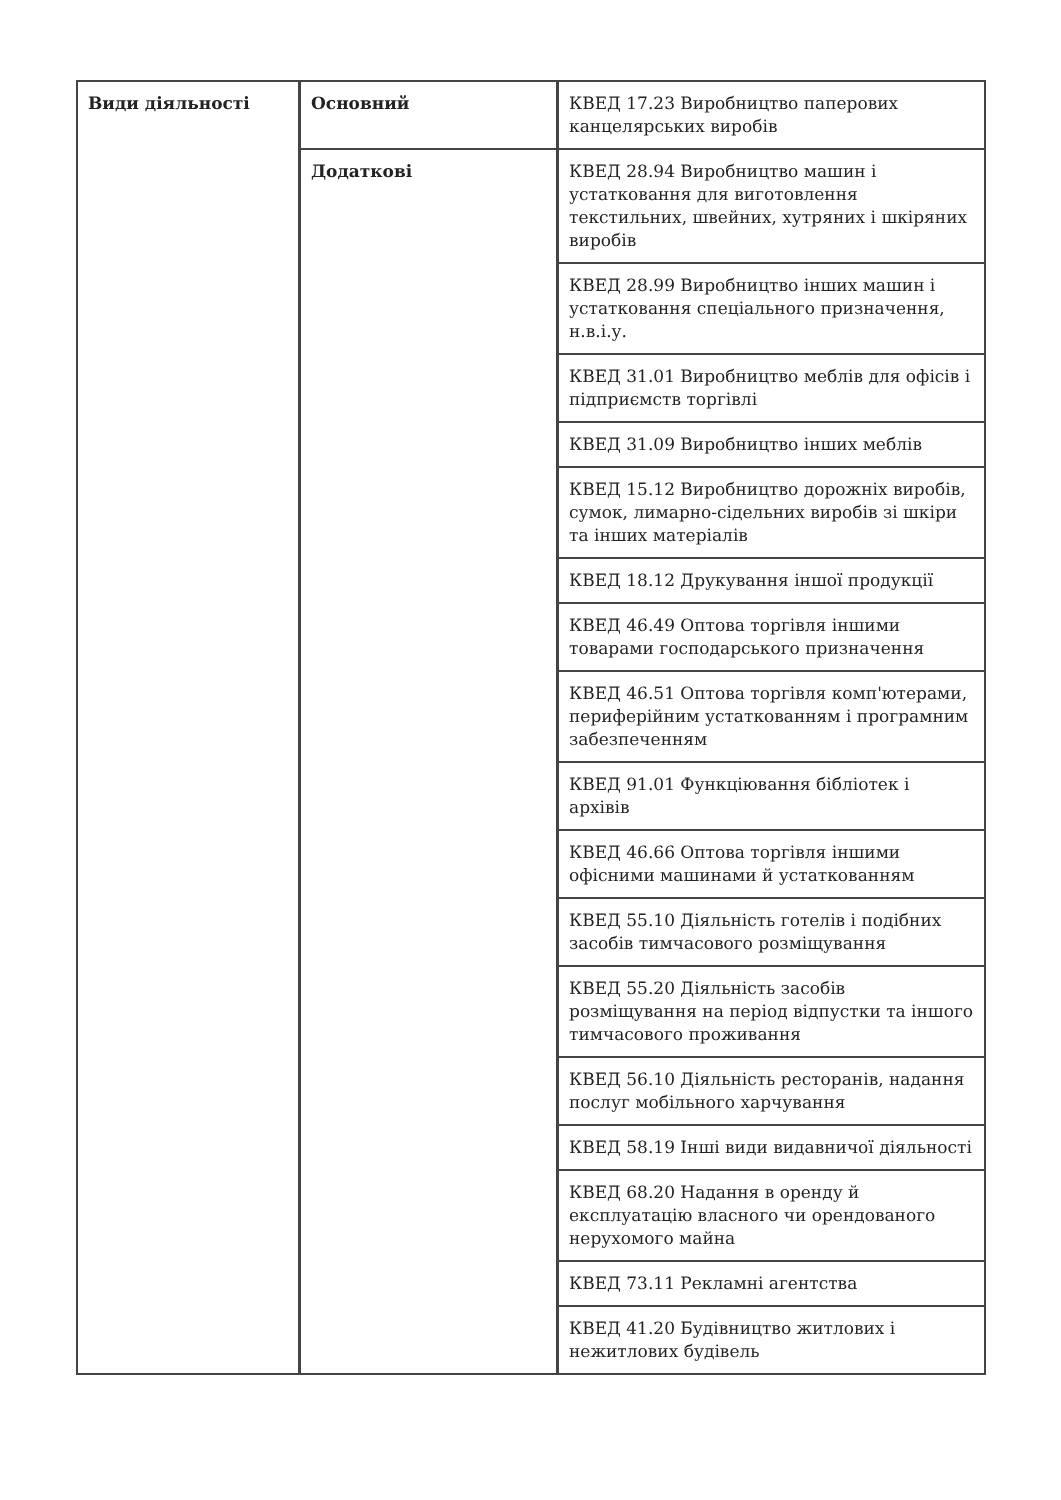| Види діяльності | Основний | КВЕД 17.23 Виробництво паперових канцелярських виробів |
| | Додаткові | КВЕД 28.94 Виробництво машин і устатковання для виготовлення текстильних, швейних, хутряних і шкіряних виробів |
| | | КВЕД 28.99 Виробництво інших машин і устатковання спеціального призначення, н.в.і.у. |
| | | КВЕД 31.01 Виробництво меблів для офісів і підприємств торгівлі |
| | | КВЕД 31.09 Виробництво інших меблів |
| | | КВЕД 15.12 Виробництво дорожніх виробів, сумок, лимарно-сідельних виробів зі шкіри та інших матеріалів |
| | | КВЕД 18.12 Друкування іншої продукції |
| | | КВЕД 46.49 Оптова торгівля іншими товарами господарського призначення |
| | | КВЕД 46.51 Оптова торгівля комп'ютерами, периферійним устаткованням і програмним забезпеченням |
| | | КВЕД 91.01 Функціювання бібліотек і архівів |
| | | КВЕД 46.66 Оптова торгівля іншими офісними машинами й устаткованням |
| | | КВЕД 55.10 Діяльність готелів і подібних засобів тимчасового розміщування |
| | | КВЕД 55.20 Діяльність засобів розміщування на період відпустки та іншого тимчасового проживання |
| | | КВЕД 56.10 Діяльність ресторанів, надання послуг мобільного харчування |
| | | КВЕД 58.19 Інші види видавничої діяльності |
| | | КВЕД 68.20 Надання в оренду й експлуатацію власного чи орендованого нерухомого майна |
| | | КВЕД 73.11 Рекламні агентства |
| | | КВЕД 41.20 Будівництво житлових і нежитлових будівель |